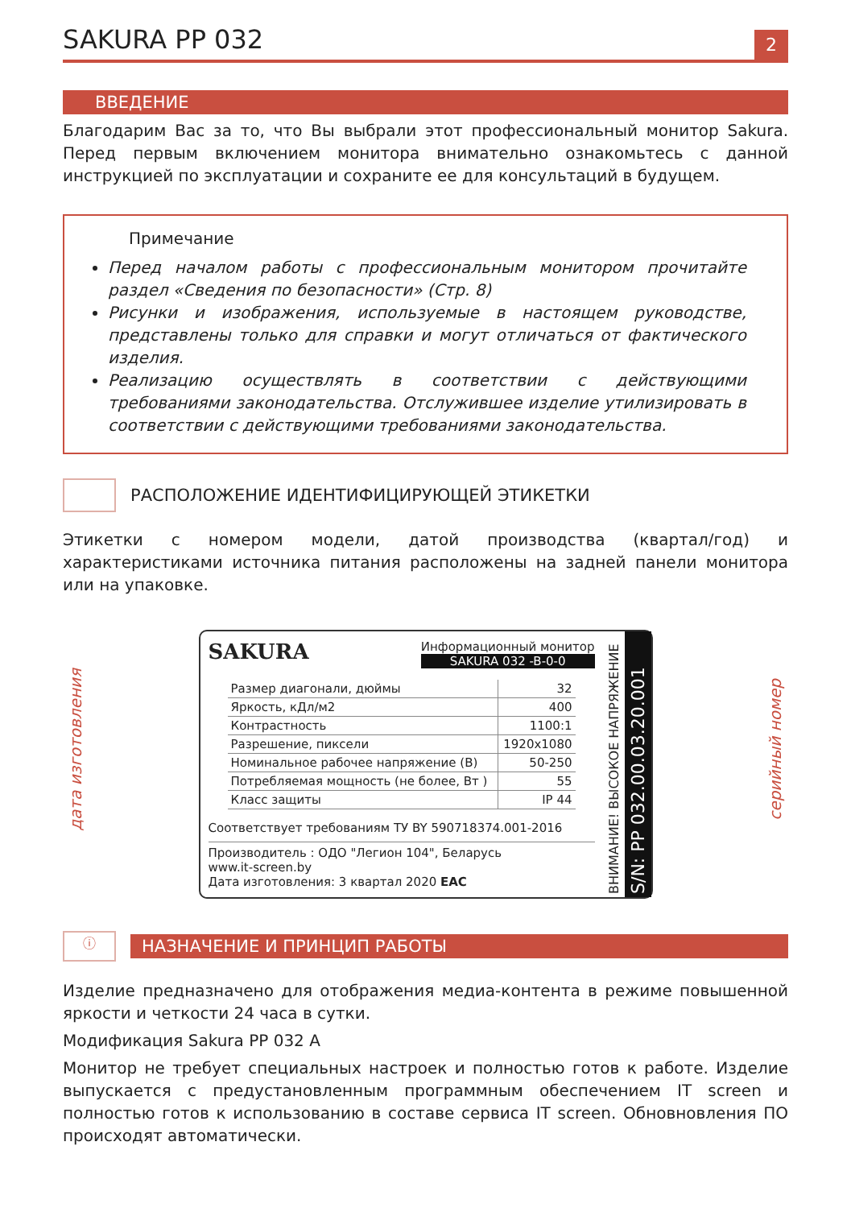SAKURA PP 032
2
ВВЕДЕНИЕ
Благодарим Вас за то, что Вы выбрали этот профессиональный монитор Sakura. Перед первым включением монитора внимательно ознакомьтесь с данной инструкцией по эксплуатации и сохраните ее для консультаций в будущем.
Примечание
Перед началом работы с профессиональным монитором прочитайте раздел «Сведения по безопасности» (Стр. 8)
Рисунки и изображения, используемые в настоящем руководстве, представлены только для справки и могут отличаться от фактического изделия.
Реализацию осуществлять в соответствии с действующими требованиями законодательства. Отслужившее изделие утилизировать в соответствии с действующими требованиями законодательства.
РАСПОЛОЖЕНИЕ ИДЕНТИФИЦИРУЮЩЕЙ ЭТИКЕТКИ
Этикетки с номером модели, датой производства (квартал/год) и характеристиками источника питания расположены на задней панели монитора или на упаковке.
дата изготовления
SAKURA
Информационный монитор
SAKURA 032 -B-0-0
| Размер диагонали, дюймы | 32 |
| Яркость, кДл/м2 | 400 |
| Контрастность | 1100:1 |
| Разрешение, пиксели | 1920x1080 |
| Номинальное рабочее напряжение (В) | 50-250 |
| Потребляемая мощность (не более, Вт ) | 55 |
| Класс защиты | IP 44 |
Соответствует требованиям ТУ BY 590718374.001-2016
Производитель : ОДО "Легион 104", Беларусь
www.it-screen.by
Дата изготовления: 3 квартал 2020 EAC
ВНИМАНИЕ! ВЫСОКОЕ НАПРЯЖЕНИЕ
S/N: PP 032.00.03.20.001
серийный номер
ⓘ
НАЗНАЧЕНИЕ И ПРИНЦИП РАБОТЫ
Изделие предназначено для отображения медиа-контента в режиме повышенной яркости и четкости 24 часа в сутки.
Модификация Sakura PP 032 A
Монитор не требует специальных настроек и полностью готов к работе. Изделие выпускается с предустановленным программным обеспечением IT screen и полностью готов к использованию в составе сервиса IT screen. Обновновления ПО происходят автоматически.